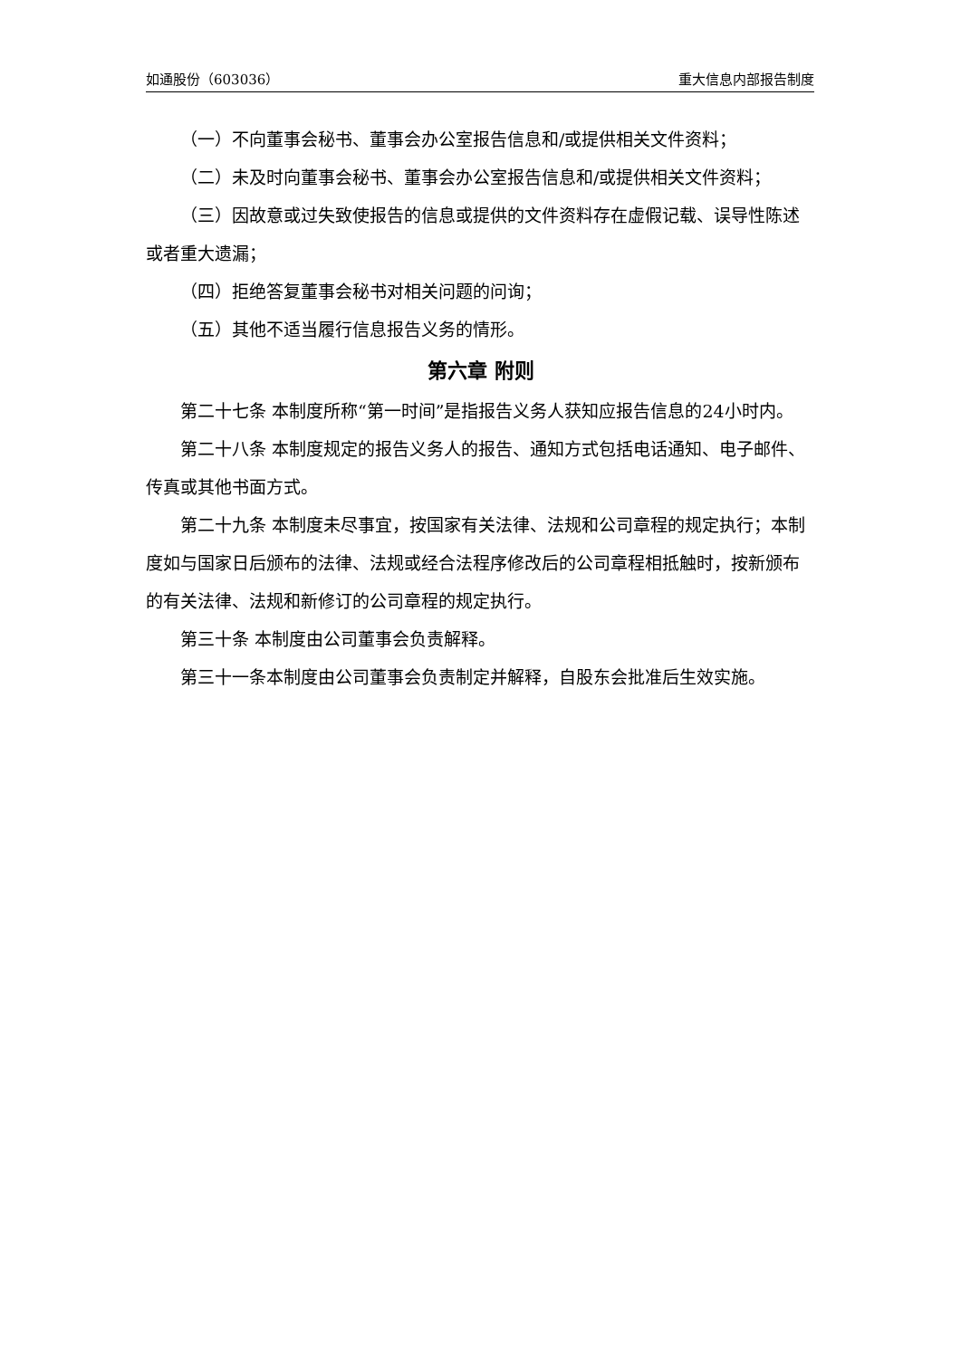如通股份（603036） 重大信息内部报告制度
（一）不向董事会秘书、董事会办公室报告信息和/或提供相关文件资料；
（二）未及时向董事会秘书、董事会办公室报告信息和/或提供相关文件资料；
（三）因故意或过失致使报告的信息或提供的文件资料存在虚假记载、误导性陈述或者重大遗漏；
（四）拒绝答复董事会秘书对相关问题的问询；
（五）其他不适当履行信息报告义务的情形。
第六章 附则
第二十七条 本制度所称“第一时间”是指报告义务人获知应报告信息的24小时内。
第二十八条 本制度规定的报告义务人的报告、通知方式包括电话通知、电子邮件、传真或其他书面方式。
第二十九条 本制度未尽事宜，按国家有关法律、法规和公司章程的规定执行；本制度如与国家日后颁布的法律、法规或经合法程序修改后的公司章程相抵触时，按新颁布的有关法律、法规和新修订的公司章程的规定执行。
第三十条 本制度由公司董事会负责解释。
第三十一条本制度由公司董事会负责制定并解释，自股东会批准后生效实施。